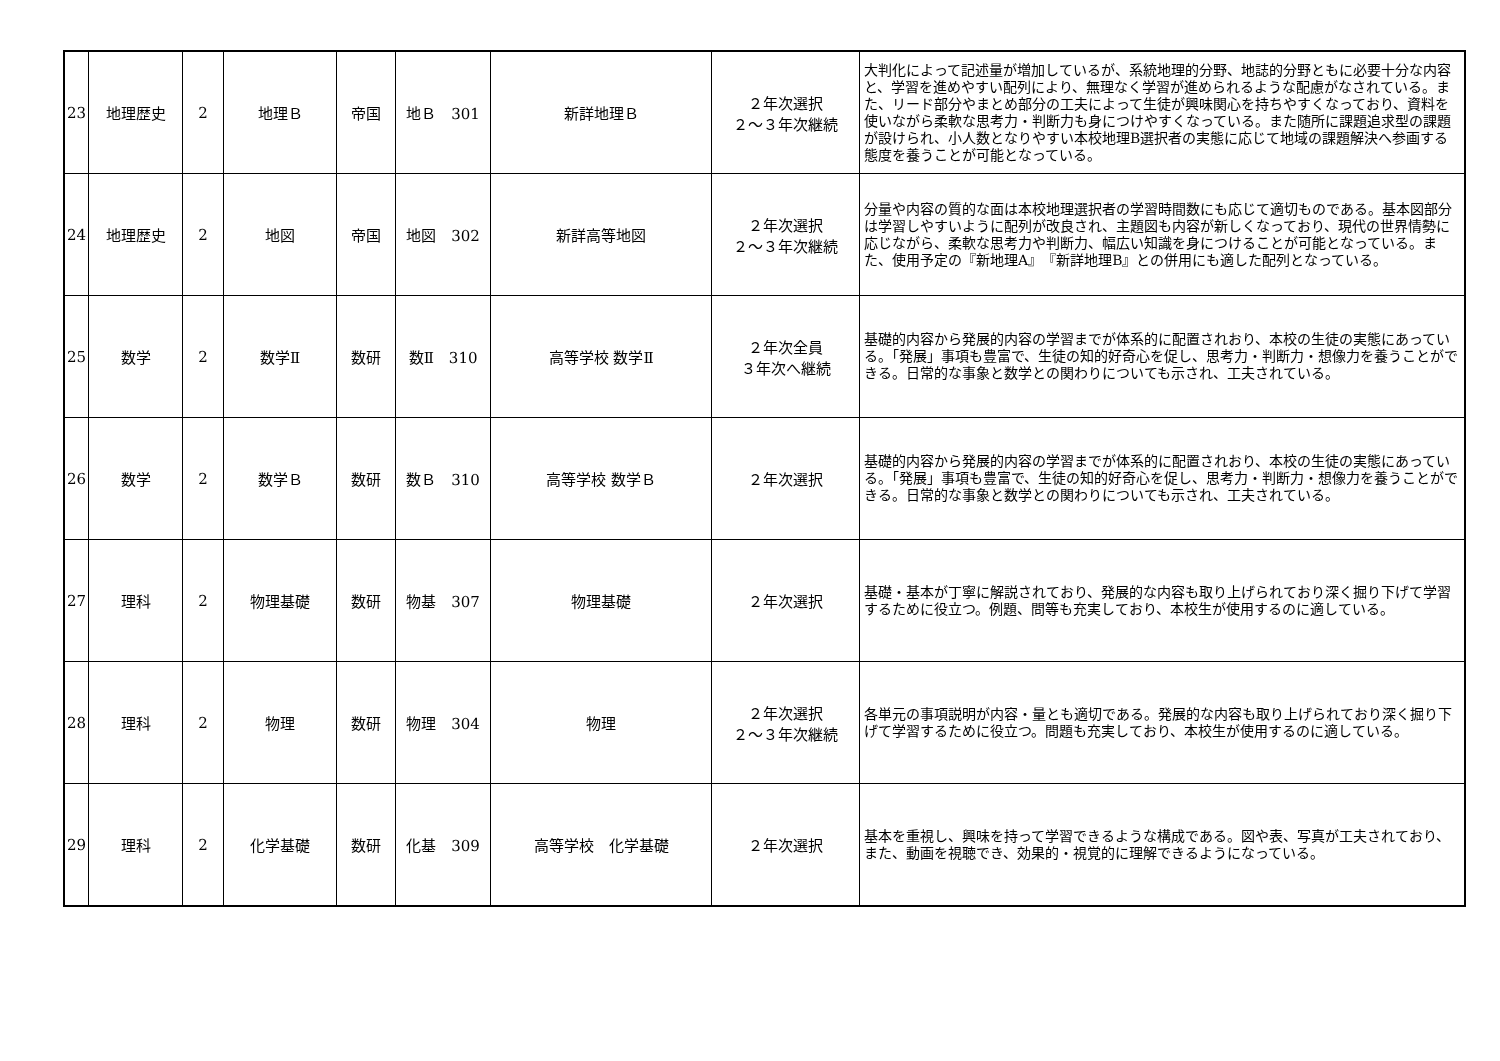| 23 | 地理歴史 | 2 | 地理Ｂ | 帝国 | 地Ｂ 301 | 新詳地理Ｂ | ２年次選択 ２～３年次継続 | 大判化によって記述量が増加しているが、系統地理的分野、地誌的分野ともに必要十分な内容と、学習を進めやすい配列により、無理なく学習が進められるような配慮がなされている。また、リード部分やまとめ部分の工夫によって生徒が興味関心を持ちやすくなっており、資料を使いながら柔軟な思考力・判断力も身につけやすくなっている。また随所に課題追求型の課題が設けられ、小人数となりやすい本校地理B選択者の実態に応じて地域の課題解決へ参画する態度を養うことが可能となっている。 |
| 24 | 地理歴史 | 2 | 地図 | 帝国 | 地図 302 | 新詳高等地図 | ２年次選択 ２～３年次継続 | 分量や内容の質的な面は本校地理選択者の学習時間数にも応じて適切ものである。基本図部分は学習しやすいように配列が改良され、主題図も内容が新しくなっており、現代の世界情勢に応じながら、柔軟な思考力や判断力、幅広い知識を身につけることが可能となっている。また、使用予定の『新地理A』『新詳地理B』との併用にも適した配列となっている。 |
| 25 | 数学 | 2 | 数学Ⅱ | 数研 | 数Ⅱ 310 | 高等学校 数学Ⅱ | ２年次全員 ３年次へ継続 | 基礎的内容から発展的内容の学習までが体系的に配置されおり、本校の生徒の実態にあっている。「発展」事項も豊富で、生徒の知的好奇心を促し、思考力・判断力・想像力を養うことができる。日常的な事象と数学との関わりについても示され、工夫されている。 |
| 26 | 数学 | 2 | 数学Ｂ | 数研 | 数Ｂ 310 | 高等学校 数学Ｂ | ２年次選択 | 基礎的内容から発展的内容の学習までが体系的に配置されおり、本校の生徒の実態にあっている。「発展」事項も豊富で、生徒の知的好奇心を促し、思考力・判断力・想像力を養うことができる。日常的な事象と数学との関わりについても示され、工夫されている。 |
| 27 | 理科 | 2 | 物理基礎 | 数研 | 物基 307 | 物理基礎 | ２年次選択 | 基礎・基本が丁寧に解説されており、発展的な内容も取り上げられており深く掘り下げて学習するために役立つ。例題、問等も充実しており、本校生が使用するのに適している。 |
| 28 | 理科 | 2 | 物理 | 数研 | 物理 304 | 物理 | ２年次選択 ２～３年次継続 | 各単元の事項説明が内容・量とも適切である。発展的な内容も取り上げられており深く掘り下げて学習するために役立つ。問題も充実しており、本校生が使用するのに適している。 |
| 29 | 理科 | 2 | 化学基礎 | 数研 | 化基 309 | 高等学校 化学基礎 | ２年次選択 | 基本を重視し、興味を持って学習できるような構成である。図や表、写真が工夫されており、また、動画を視聴でき、効果的・視覚的に理解できるようになっている。 |